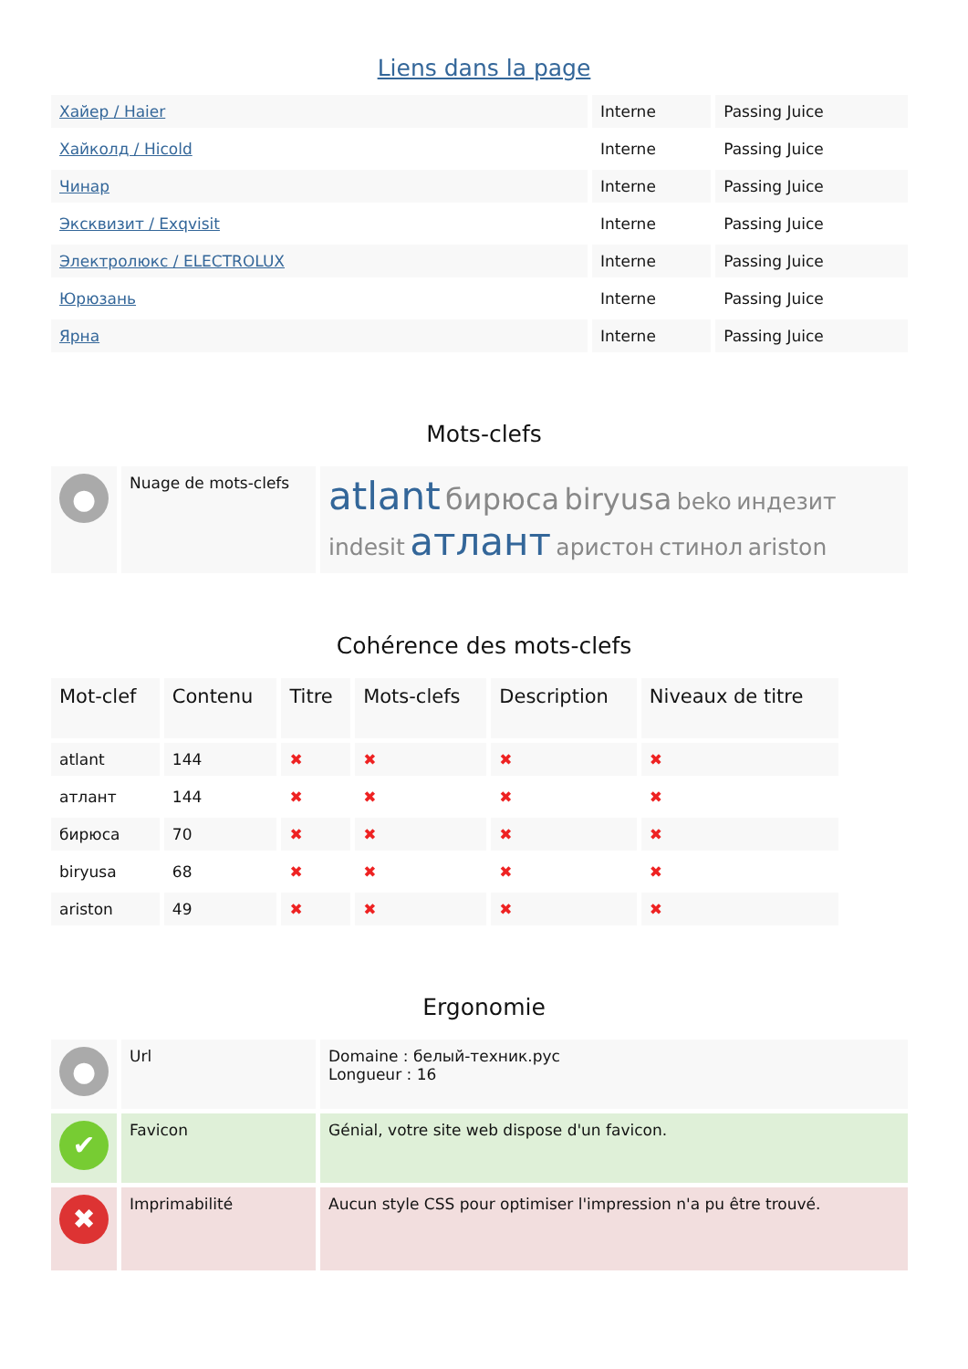Liens dans la page
| Хайер / Haier | Interne | Passing Juice |
| Хайколд / Hicold | Interne | Passing Juice |
| Чинар | Interne | Passing Juice |
| Эксквизит / Exqvisit | Interne | Passing Juice |
| Электролюкс / ELECTROLUX | Interne | Passing Juice |
| Юрюзань | Interne | Passing Juice |
| Ярна | Interne | Passing Juice |
Mots-clefs
| ● | Nuage de mots-clefs | atlant бирюса biryusa beko индезит indesit атлант аристон стинол ariston |
Cohérence des mots-clefs
| Mot-clef | Contenu | Titre | Mots-clefs | Description | Niveaux de titre |
| --- | --- | --- | --- | --- | --- |
| atlant | 144 | ✖ | ✖ | ✖ | ✖ |
| атлант | 144 | ✖ | ✖ | ✖ | ✖ |
| бирюса | 70 | ✖ | ✖ | ✖ | ✖ |
| biryusa | 68 | ✖ | ✖ | ✖ | ✖ |
| ariston | 49 | ✖ | ✖ | ✖ | ✖ |
Ergonomie
| ● | Url | Domaine : белый-техник.рус Longueur : 16 |
| ✔ | Favicon | Génial, votre site web dispose d'un favicon. |
| ✖ | Imprimabilité | Aucun style CSS pour optimiser l'impression n'a pu être trouvé. |